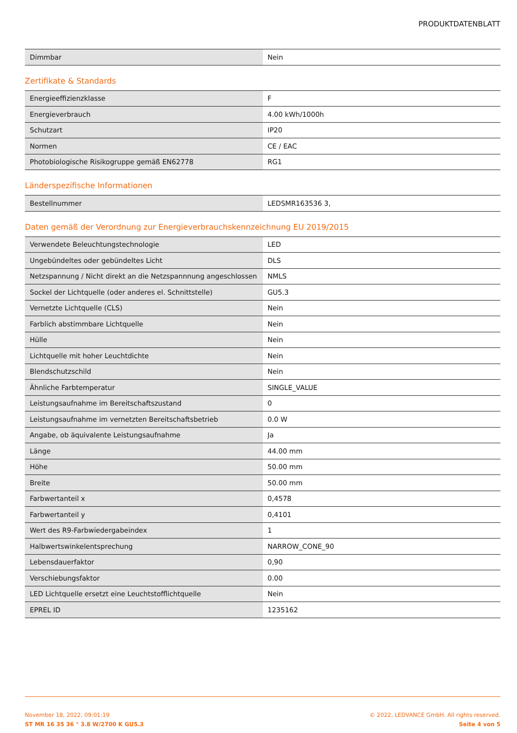PRODUKTDATENBLATT
| Dimmbar | Nein |
Zertifikate & Standards
| Energieeffizienzklasse | F |
| Energieverbrauch | 4.00 kWh/1000h |
| Schutzart | IP20 |
| Normen | CE / EAC |
| Photobiologische Risikogruppe gemäß EN62778 | RG1 |
Länderspezifische Informationen
| Bestellnummer | LEDSMR163536 3, |
Daten gemäß der Verordnung zur Energieverbrauchskennzeichnung EU 2019/2015
| Verwendete Beleuchtungstechnologie | LED |
| Ungebündeltes oder gebündeltes Licht | DLS |
| Netzspannung / Nicht direkt an die Netzspannnung angeschlossen | NMLS |
| Sockel der Lichtquelle (oder anderes el. Schnittstelle) | GU5.3 |
| Vernetzte Lichtquelle (CLS) | Nein |
| Farblich abstimmbare Lichtquelle | Nein |
| Hülle | Nein |
| Lichtquelle mit hoher Leuchtdichte | Nein |
| Blendschutzschild | Nein |
| Ähnliche Farbtemperatur | SINGLE_VALUE |
| Leistungsaufnahme im Bereitschaftszustand | 0 |
| Leistungsaufnahme im vernetzten Bereitschaftsbetrieb | 0.0 W |
| Angabe, ob äquivalente Leistungsaufnahme | Ja |
| Länge | 44.00 mm |
| Höhe | 50.00 mm |
| Breite | 50.00 mm |
| Farbwertanteil x | 0,4578 |
| Farbwertanteil y | 0,4101 |
| Wert des R9-Farbwiedergabeindex | 1 |
| Halbwertswinkelentsprechung | NARROW_CONE_90 |
| Lebensdauerfaktor | 0,90 |
| Verschiebungsfaktor | 0.00 |
| LED Lichtquelle ersetzt eine Leuchtstofflichtquelle | Nein |
| EPREL ID | 1235162 |
November 18, 2022, 09:01:19
ST MR 16 35 36 ° 3.8 W/2700 K GU5.3
© 2022, LEDVANCE GmbH. All rights reserved.
Seite 4 von 5